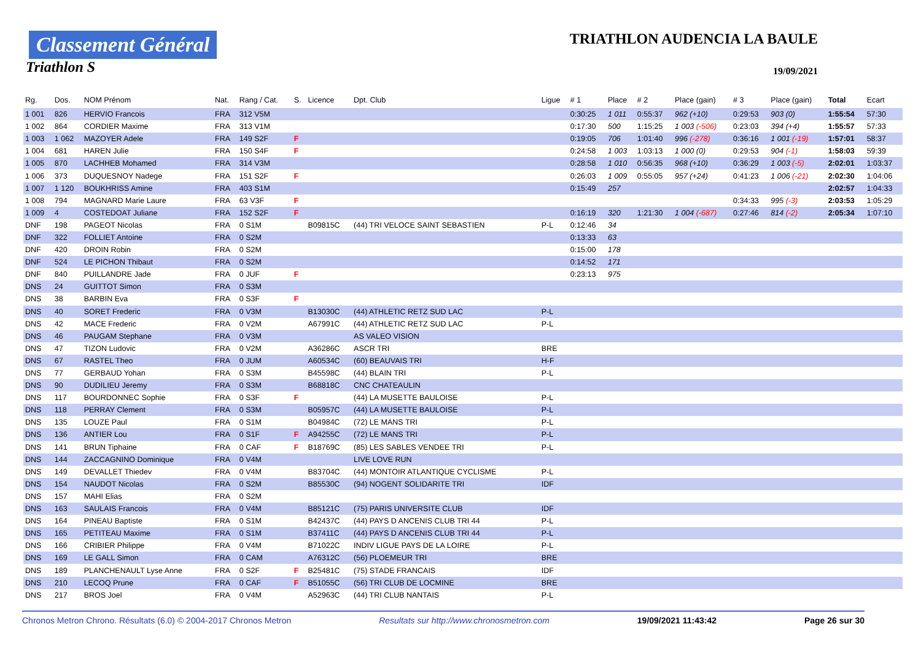Classement Général
Triathlon S
TRIATHLON AUDENCIA LA BAULE
19/09/2021
| Rg. | Dos. | NOM Prénom | Nat. | Rang / Cat. | S. | Licence | Dpt. Club | Ligue | # 1 | Place | # 2 | Place (gain) | # 3 | Place (gain) | Total | Ecart |
| --- | --- | --- | --- | --- | --- | --- | --- | --- | --- | --- | --- | --- | --- | --- | --- | --- |
| 1 001 | 826 | HERVIO Francois | FRA | 312 V5M | | | | | 0:30:25 | 1 011 | 0:55:37 | 962 (+10) | 0:29:53 | 903 (0) | 1:55:54 | 57:30 |
| 1 002 | 864 | CORDIER Maxime | FRA | 313 V1M | | | | | 0:17:30 | 500 | 1:15:25 | 1 003 (-506) | 0:23:03 | 394 (+4) | 1:55:57 | 57:33 |
| 1 003 | 1 062 | MAZOYER Adele | FRA | 149 S2F | F | | | | 0:19:05 | 706 | 1:01:40 | 996 (-278) | 0:36:16 | 1 001 (-19) | 1:57:01 | 58:37 |
| 1 004 | 681 | HAREN Julie | FRA | 150 S4F | F | | | | 0:24:58 | 1 003 | 1:03:13 | 1 000 (0) | 0:29:53 | 904 (-1) | 1:58:03 | 59:39 |
| 1 005 | 870 | LACHHEB Mohamed | FRA | 314 V3M | | | | | 0:28:58 | 1 010 | 0:56:35 | 968 (+10) | 0:36:29 | 1 003 (-5) | 2:02:01 | 1:03:37 |
| 1 006 | 373 | DUQUESNOY Nadege | FRA | 151 S2F | F | | | | 0:26:03 | 1 009 | 0:55:05 | 957 (+24) | 0:41:23 | 1 006 (-21) | 2:02:30 | 1:04:06 |
| 1 007 | 1 120 | BOUKHRISS Amine | FRA | 403 S1M | | | | | 0:15:49 | 257 | | | | | 2:02:57 | 1:04:33 |
| 1 008 | 794 | MAGNARD Marie Laure | FRA | 63 V3F | F | | | | | | | | 0:34:33 | 995 (-3) | 2:03:53 | 1:05:29 |
| 1 009 | 4 | COSTEDOAT Juliane | FRA | 152 S2F | F | | | | 0:16:19 | 320 | 1:21:30 | 1 004 (-687) | 0:27:46 | 814 (-2) | 2:05:34 | 1:07:10 |
| DNF | 198 | PAGEOT Nicolas | FRA | 0 S1M | | B09815C | (44) TRI VELOCE SAINT SEBASTIEN | P-L | 0:12:46 | 34 | | | | | | |
| DNF | 322 | FOLLIET Antoine | FRA | 0 S2M | | | | | 0:13:33 | 63 | | | | | | |
| DNF | 420 | DROIN Robin | FRA | 0 S2M | | | | | 0:15:00 | 178 | | | | | | |
| DNF | 524 | LE PICHON Thibaut | FRA | 0 S2M | | | | | 0:14:52 | 171 | | | | | | |
| DNF | 840 | PUILLANDRE Jade | FRA | 0 JUF | F | | | | 0:23:13 | 975 | | | | | | |
| DNS | 24 | GUITTOT Simon | FRA | 0 S3M | | | | | | | | | | | | |
| DNS | 38 | BARBIN Eva | FRA | 0 S3F | F | | | | | | | | | | | |
| DNS | 40 | SORET Frederic | FRA | 0 V3M | | B13030C | (44) ATHLETIC RETZ SUD LAC | P-L | | | | | | | | |
| DNS | 42 | MACE Frederic | FRA | 0 V2M | | A67991C | (44) ATHLETIC RETZ SUD LAC | P-L | | | | | | | | |
| DNS | 46 | PAUGAM Stephane | FRA | 0 V3M | | | AS VALEO VISION | | | | | | | | | |
| DNS | 47 | TIZON Ludovic | FRA | 0 V2M | | A36286C | ASCR TRI | BRE | | | | | | | | |
| DNS | 67 | RASTEL Theo | FRA | 0 JUM | | A60534C | (60) BEAUVAIS TRI | H-F | | | | | | | | |
| DNS | 77 | GERBAUD Yohan | FRA | 0 S3M | | B45598C | (44) BLAIN TRI | P-L | | | | | | | | |
| DNS | 90 | DUDILIEU Jeremy | FRA | 0 S3M | | B68818C | CNC CHATEAULIN | | | | | | | | | |
| DNS | 117 | BOURDONNEC Sophie | FRA | 0 S3F | F | | (44) LA MUSETTE BAULOISE | P-L | | | | | | | | |
| DNS | 118 | PERRAY Clement | FRA | 0 S3M | | B05957C | (44) LA MUSETTE BAULOISE | P-L | | | | | | | | |
| DNS | 135 | LOUZE Paul | FRA | 0 S1M | | B04984C | (72) LE MANS TRI | P-L | | | | | | | | |
| DNS | 136 | ANTIER Lou | FRA | 0 S1F | F | A94255C | (72) LE MANS TRI | P-L | | | | | | | | |
| DNS | 141 | BRUN Tiphaine | FRA | 0 CAF | F | B18769C | (85) LES SABLES VENDEE TRI | P-L | | | | | | | | |
| DNS | 144 | ZACCAGNINO Dominique | FRA | 0 V4M | | | LIVE LOVE RUN | | | | | | | | | |
| DNS | 149 | DEVALLET Thiedev | FRA | 0 V4M | | B83704C | (44) MONTOIR ATLANTIQUE CYCLISME | P-L | | | | | | | | |
| DNS | 154 | NAUDOT Nicolas | FRA | 0 S2M | | B85530C | (94) NOGENT SOLIDARITE TRI | IDF | | | | | | | | |
| DNS | 157 | MAHI Elias | FRA | 0 S2M | | | | | | | | | | | | |
| DNS | 163 | SAULAIS Francois | FRA | 0 V4M | | B85121C | (75) PARIS UNIVERSITE CLUB | IDF | | | | | | | | |
| DNS | 164 | PINEAU Baptiste | FRA | 0 S1M | | B42437C | (44) PAYS D ANCENIS CLUB TRI 44 | P-L | | | | | | | | |
| DNS | 165 | PETITEAU Maxime | FRA | 0 S1M | | B37411C | (44) PAYS D ANCENIS CLUB TRI 44 | P-L | | | | | | | | |
| DNS | 166 | CRIBIER Philippe | FRA | 0 V4M | | B71022C | INDIV LIGUE PAYS DE LA LOIRE | P-L | | | | | | | | |
| DNS | 169 | LE GALL Simon | FRA | 0 CAM | | A76312C | (56) PLOEMEUR TRI | BRE | | | | | | | | |
| DNS | 189 | PLANCHENAULT Lyse Anne | FRA | 0 S2F | F | B25481C | (75) STADE FRANCAIS | IDF | | | | | | | | |
| DNS | 210 | LECOQ Prune | FRA | 0 CAF | F | B51055C | (56) TRI CLUB DE LOCMINE | BRE | | | | | | | | |
| DNS | 217 | BROS Joel | FRA | 0 V4M | | A52963C | (44) TRI CLUB NANTAIS | P-L | | | | | | | | |
Chronos Metron Chrono. Résultats (6.0) © 2004-2017 Chronos Metron Resultats sur http://www.chronosmetron.com 19/09/2021 11:43:42 Page 26 sur 30